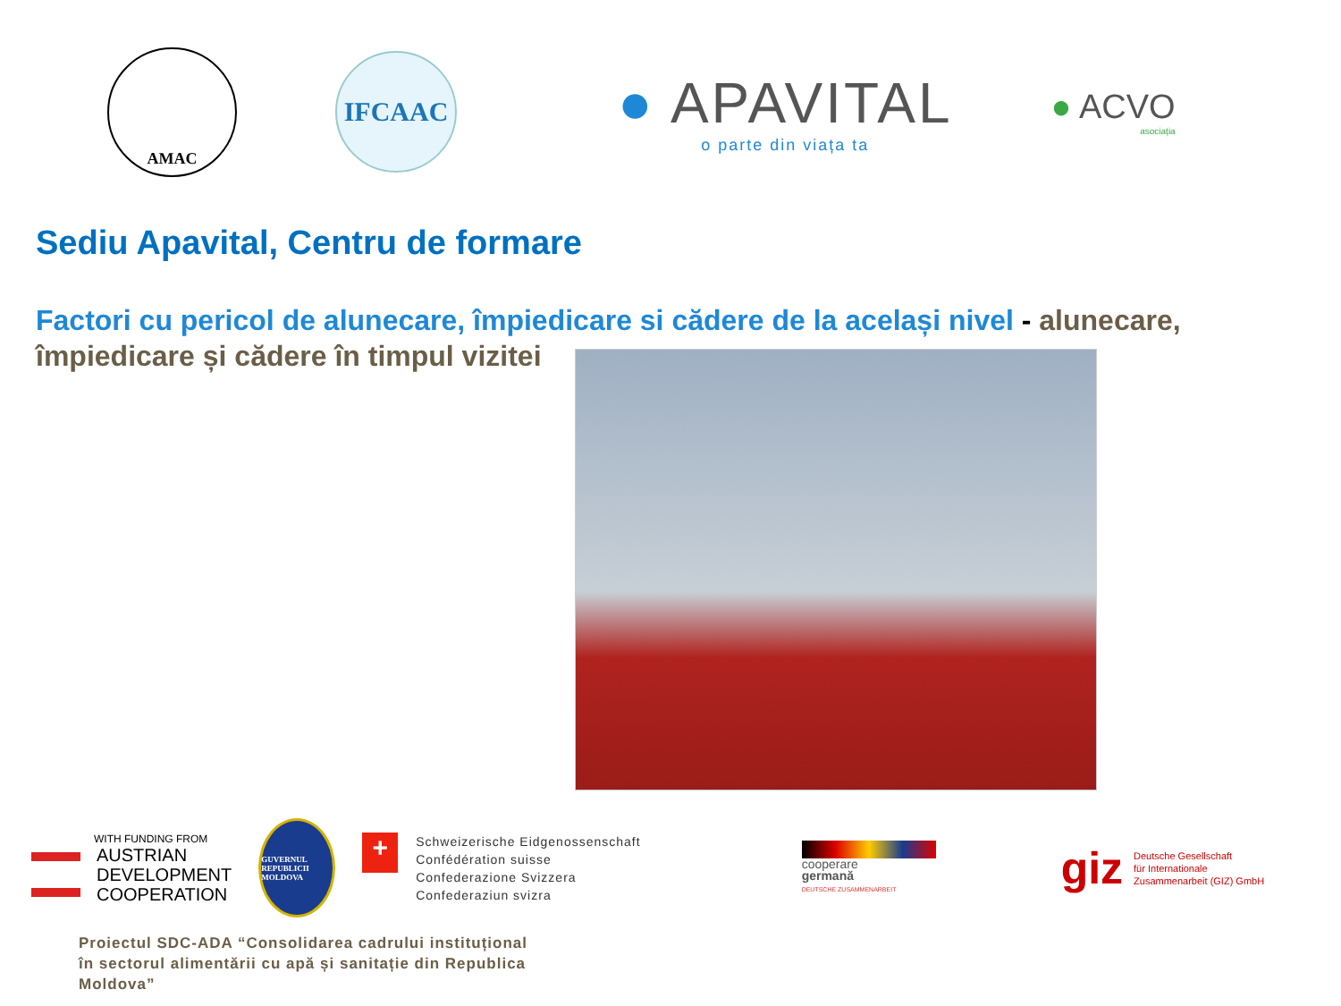AMAC
IFCAAC
● APAVITAL
o parte din viața ta
● ACVO
asociația
Sediu Apavital, Centru de formare
Factori cu pericol de alunecare, împiedicare si cădere de la același nivel - alunecare, împiedicare și cădere în timpul vizitei
WITH FUNDING FROM
AUSTRIAN
DEVELOPMENT
COOPERATION
GUVERNUL REPUBLICII MOLDOVA
+
Schweizerische Eidgenossenschaft
Confédération suisse
Confederazione Svizzera
Confederaziun svizra
cooperare
germană
DEUTSCHE ZUSAMMENARBEIT
giz
Deutsche Gesellschaft
für Internationale
Zusammenarbeit (GIZ) GmbH
Proiectul SDC-ADA “Consolidarea cadrului instituțional în sectorul alimentării cu apă și sanitație din Republica Moldova”